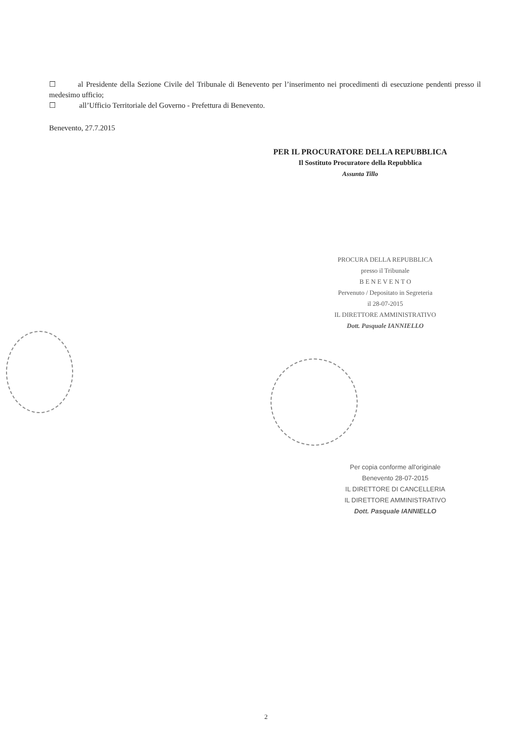☐ al Presidente della Sezione Civile del Tribunale di Benevento per l’inserimento nei procedimenti di esecuzione pendenti presso il medesimo ufficio;
☐ all’Ufficio Territoriale del Governo - Prefettura di Benevento.
Benevento, 27.7.2015
PER IL PROCURATORE DELLA REPUBBLICA
Il Sostituto Procuratore della Repubblica
Assunta Tillo
PROCURA DELLA REPUBBLICA
presso il Tribunale
B E N E V E N T O
Pervenuto / Depositato in Segreteria
il 28-07-2015
IL DIRETTORE AMMINISTRATIVO
Dott. Pasquale IANNIELLO
Per copia conforme all'originale
Benevento 28-07-2015
IL DIRETTORE DI CANCELLERIA
IL DIRETTORE AMMINISTRATIVO
Dott. Pasquale IANNIELLO
2